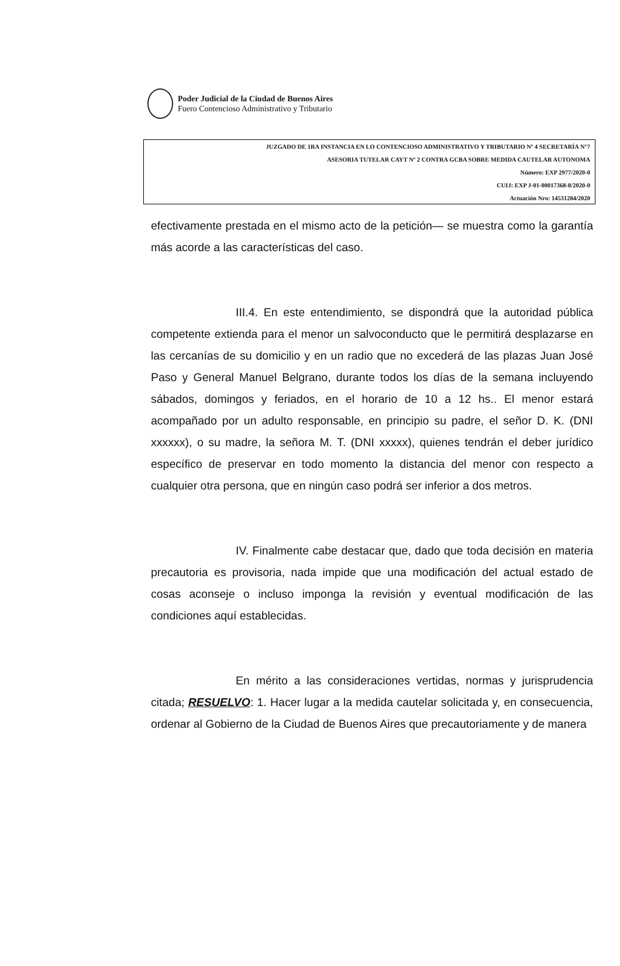Poder Judicial de la Ciudad de Buenos Aires
Fuero Contencioso Administrativo y Tributario
JUZGADO DE 1RA INSTANCIA EN LO CONTENCIOSO ADMINISTRATIVO Y TRIBUTARIO Nº 4 SECRETARÍA N°7
ASESORIA TUTELAR CAYT Nº 2 CONTRA GCBA SOBRE MEDIDA CAUTELAR AUTONOMA
Número: EXP 2977/2020-0
CUIJ: EXP J-01-00017368-8/2020-0
Actuación Nro: 14531284/2020
efectivamente prestada en el mismo acto de la petición— se muestra como la garantía más acorde a las características del caso.
III.4. En este entendimiento, se dispondrá que la autoridad pública competente extienda para el menor un salvoconducto que le permitirá desplazarse en las cercanías de su domicilio y en un radio que no excederá de las plazas Juan José Paso y General Manuel Belgrano, durante todos los días de la semana incluyendo sábados, domingos y feriados, en el horario de 10 a 12 hs.. El menor estará acompañado por un adulto responsable, en principio su padre, el señor D. K. (DNI xxxxxx), o su madre, la señora M. T. (DNI xxxxx), quienes tendrán el deber jurídico específico de preservar en todo momento la distancia del menor con respecto a cualquier otra persona, que en ningún caso podrá ser inferior a dos metros.
IV. Finalmente cabe destacar que, dado que toda decisión en materia precautoria es provisoria, nada impide que una modificación del actual estado de cosas aconseje o incluso imponga la revisión y eventual modificación de las condiciones aquí establecidas.
En mérito a las consideraciones vertidas, normas y jurisprudencia citada; RESUELVO: 1. Hacer lugar a la medida cautelar solicitada y, en consecuencia, ordenar al Gobierno de la Ciudad de Buenos Aires que precautoriamente y de manera